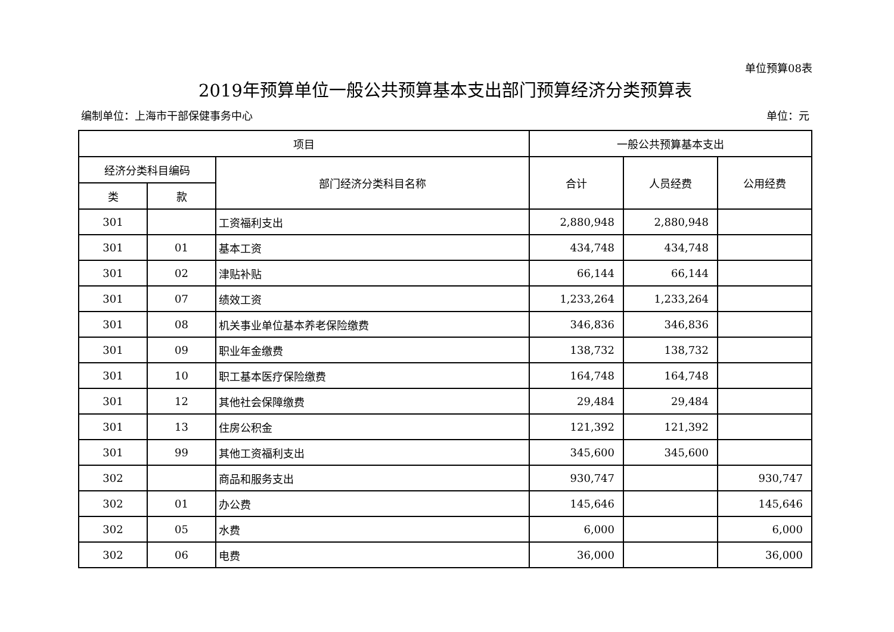单位预算08表
2019年预算单位一般公共预算基本支出部门预算经济分类预算表
编制单位：上海市干部保健事务中心 单位：元
| 项目 | | | 一般公共预算基本支出 | | |
| --- | --- | --- | --- | --- | --- |
| 经济分类科目编码 | | 部门经济分类科目名称 | 合计 | 人员经费 | 公用经费 |
| 类 | 款 | | | | |
| 301 | | 工资福利支出 | 2,880,948 | 2,880,948 | |
| 301 | 01 | 基本工资 | 434,748 | 434,748 | |
| 301 | 02 | 津贴补贴 | 66,144 | 66,144 | |
| 301 | 07 | 绩效工资 | 1,233,264 | 1,233,264 | |
| 301 | 08 | 机关事业单位基本养老保险缴费 | 346,836 | 346,836 | |
| 301 | 09 | 职业年金缴费 | 138,732 | 138,732 | |
| 301 | 10 | 职工基本医疗保险缴费 | 164,748 | 164,748 | |
| 301 | 12 | 其他社会保障缴费 | 29,484 | 29,484 | |
| 301 | 13 | 住房公积金 | 121,392 | 121,392 | |
| 301 | 99 | 其他工资福利支出 | 345,600 | 345,600 | |
| 302 | | 商品和服务支出 | 930,747 | | 930,747 |
| 302 | 01 | 办公费 | 145,646 | | 145,646 |
| 302 | 05 | 水费 | 6,000 | | 6,000 |
| 302 | 06 | 电费 | 36,000 | | 36,000 |